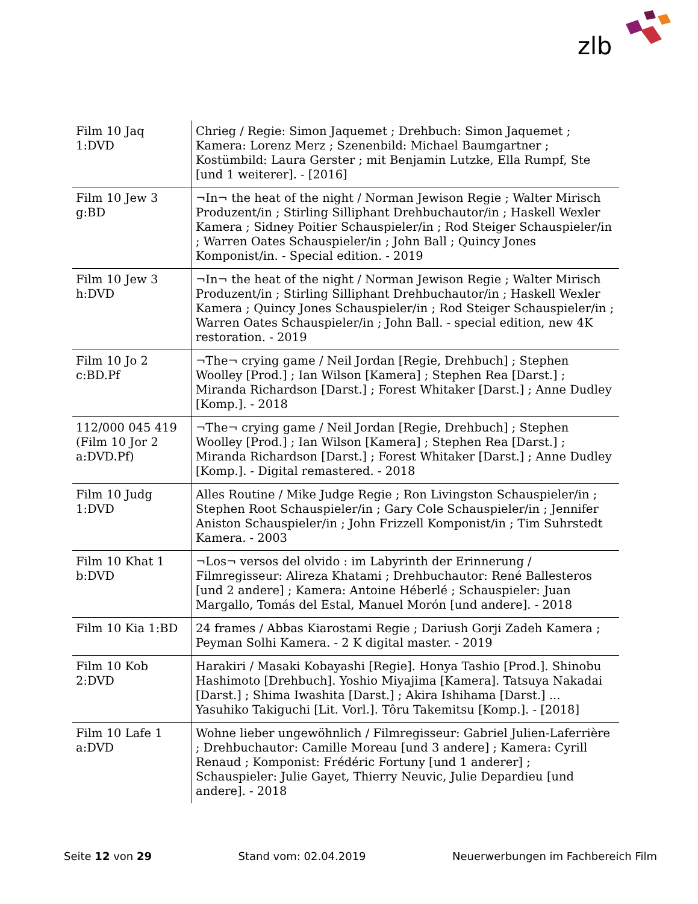zlb
| Film 10 Jaq 1:DVD | Chrieg / Regie: Simon Jaquemet ; Drehbuch: Simon Jaquemet ; Kamera: Lorenz Merz ; Szenenbild: Michael Baumgartner ; Kostümbild: Laura Gerster ; mit Benjamin Lutzke, Ella Rumpf, Ste [und 1 weiterer]. - [2016] |
| Film 10 Jew 3 g:BD | ¬In¬ the heat of the night / Norman Jewison Regie ; Walter Mirisch Produzent/in ; Stirling Silliphant Drehbuchautor/in ; Haskell Wexler Kamera ; Sidney Poitier Schauspieler/in ; Rod Steiger Schauspieler/in ; Warren Oates Schauspieler/in ; John Ball ; Quincy Jones Komponist/in. - Special edition. - 2019 |
| Film 10 Jew 3 h:DVD | ¬In¬ the heat of the night / Norman Jewison Regie ; Walter Mirisch Produzent/in ; Stirling Silliphant Drehbuchautor/in ; Haskell Wexler Kamera ; Quincy Jones Schauspieler/in ; Rod Steiger Schauspieler/in ; Warren Oates Schauspieler/in ; John Ball. - special edition, new 4K restoration. - 2019 |
| Film 10 Jo 2 c:BD.Pf | ¬The¬ crying game / Neil Jordan [Regie, Drehbuch] ; Stephen Woolley [Prod.] ; Ian Wilson [Kamera] ; Stephen Rea [Darst.] ; Miranda Richardson [Darst.] ; Forest Whitaker [Darst.] ; Anne Dudley [Komp.]. - 2018 |
| 112/000 045 419 (Film 10 Jor 2 a:DVD.Pf) | ¬The¬ crying game / Neil Jordan [Regie, Drehbuch] ; Stephen Woolley [Prod.] ; Ian Wilson [Kamera] ; Stephen Rea [Darst.] ; Miranda Richardson [Darst.] ; Forest Whitaker [Darst.] ; Anne Dudley [Komp.]. - Digital remastered. - 2018 |
| Film 10 Judg 1:DVD | Alles Routine / Mike Judge Regie ; Ron Livingston Schauspieler/in ; Stephen Root Schauspieler/in ; Gary Cole Schauspieler/in ; Jennifer Aniston Schauspieler/in ; John Frizzell Komponist/in ; Tim Suhrstedt Kamera. - 2003 |
| Film 10 Khat 1 b:DVD | ¬Los¬ versos del olvido : im Labyrinth der Erinnerung / Filmregisseur: Alireza Khatami ; Drehbuchautor: René Ballesteros [und 2 andere] ; Kamera: Antoine Héberlé ; Schauspieler: Juan Margallo, Tomás del Estal, Manuel Morón [und andere]. - 2018 |
| Film 10 Kia 1:BD | 24 frames / Abbas Kiarostami Regie ; Dariush Gorji Zadeh Kamera ; Peyman Solhi Kamera. - 2 K digital master. - 2019 |
| Film 10 Kob 2:DVD | Harakiri / Masaki Kobayashi [Regie]. Honya Tashio [Prod.]. Shinobu Hashimoto [Drehbuch]. Yoshio Miyajima [Kamera]. Tatsuya Nakadai [Darst.] ; Shima Iwashita [Darst.] ; Akira Ishihama [Darst.] ... Yasuhiko Takiguchi [Lit. Vorl.]. Tôru Takemitsu [Komp.]. - [2018] |
| Film 10 Lafe 1 a:DVD | Wohne lieber ungewöhnlich / Filmregisseur: Gabriel Julien-Laferrière ; Drehbuchautor: Camille Moreau [und 3 andere] ; Kamera: Cyrill Renaud ; Komponist: Frédéric Fortuny [und 1 anderer] ; Schauspieler: Julie Gayet, Thierry Neuvic, Julie Depardieu [und andere]. - 2018 |
Seite 12 von 29 Stand vom: 02.04.2019 Neuerwerbungen im Fachbereich Film